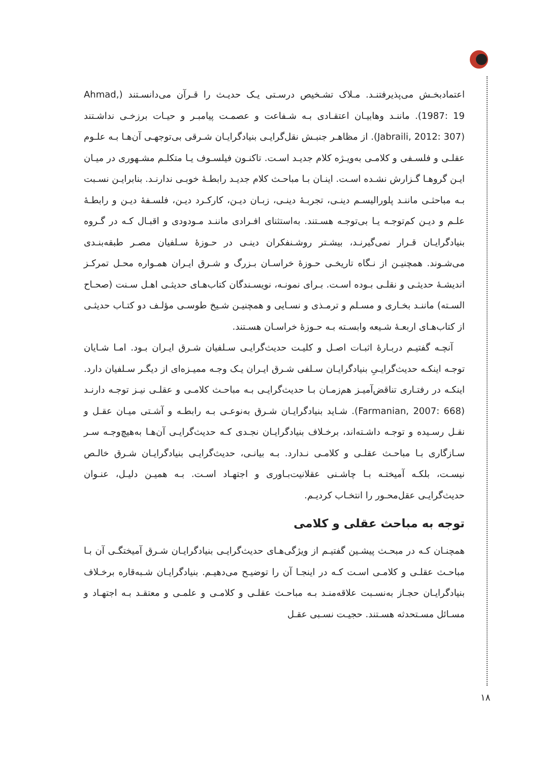اعتمادبخـش می‌پذیرفتنـد. مـلاک تشـخیص درسـتی یـک حدیـث را قـرآن می‌دانسـتند (Ahmad, 1987: 19). ماننـد وهابیـان اعتقـادی بـه شـفاعت و عصمـت پیامبـر و حیـات برزخـی نداشـتند (Jabraili, 2012: 307). از مظاهـر جنبـش نقل‌گرایـی بنیادگرایـان شـرقی بی‌توجهـی آن‌هـا بـه علـوم عقلـی و فلسـفی و کلامـی به‌ویـژه کلام جدیـد اسـت. تاکنـون فیلسـوف یـا متکلـم مشـهوری در میـان ایـن گروهـا گـزارش نشـده اسـت. اینـان بـا مباحـث کلام جدیـد رابطـهٔ خوبـی ندارنـد. بنابرایـن نسـبت بـه مباحثـی ماننـد پلورالیسـم دینـی، تجربـهٔ دینـی، زبـان دیـن، کارکـرد دیـن، فلسـفهٔ دیـن و رابطـهٔ علـم و دیـن کم‌توجـه یـا بی‌توجـه هسـتند. به‌استثنای افـرادی ماننـد مـودودی و اقبـال کـه در گـروه بنیادگرایـان قـرار نمی‌گیرنـد، بیشـتر روشـنفکران دینـی در حـوزهٔ سـلفیان مصـر طبقه‌بنـدی می‌شـوند. همچنیـن از نـگاه تاریخـی حـوزهٔ خراسـان بـزرگ و شـرق ایـران همـواره محـل تمرکـز اندیشـهٔ حدیثـی و نقلـی بـوده اسـت. بـرای نمونـه، نویسـندگان کتاب‌هـای حدیثـی اهـل سـنت (صحـاح السـته) ماننـد بخـاری و مسـلم و ترمـذی و نسـایی و همچنیـن شـیخ طوسـی مؤلـف دو کتـاب حدیثـی از کتاب‌هـای اربعـهٔ شـیعه وابسـته بـه حـوزهٔ خراسـان هسـتند.
آنچـه گفتیـم دربـارهٔ اثبـات اصـل و کلیـت حدیث‌گرایـی سـلفیان شـرق ایـران بـود. امـا شـایان توجـه اینکـه حدیث‌گرایـیِ بنیادگرایـان سـلفی شـرق ایـران یـک وجـه ممیـزه‌ای از دیگـر سـلفیان دارد. اینکـه در رفتـاری تناقض‌آمیـز هم‌زمـان بـا حدیث‌گرایـی بـه مباحـث کلامـی و عقلـی نیـز توجـه دارنـد (Farmanian, 2007: 668). شـاید بنیادگرایـان شـرق به‌نوعـی بـه رابطـه و آشـتی میـان عقـل و نقـل رسـیده و توجـه داشـته‌اند، برخـلاف بنیادگرایـان نجـدی کـه حدیث‌گرایـی آن‌هـا به‌هیچ‌وجـه سـر سـازگاری بـا مباحـث عقلـی و کلامـی نـدارد. بـه بیانـی، حدیث‌گرایـی بنیادگرایـان شـرق خالـص نیسـت، بلکـه آمیختـه بـا چاشـنی عقلانیت‌بـاوری و اجتهـاد اسـت. بـه همیـن دلیـل، عنـوان حدیث‌گرایـی عقل‌محـور را انتخـاب کردیـم.
توجه به مباحث عقلی و کلامی
همچنـان کـه در مبحـث پیشـین گفتیـم از ویژگی‌هـای حدیث‌گرایـی بنیادگرایـان شـرق آمیختگـی آن بـا مباحـث عقلـی و کلامـی اسـت کـه در اینجـا آن را توضیـح می‌دهیـم. بنیادگرایـان شـبه‌قاره برخـلاف بنیادگرایـان حجـاز به‌نسـبت علاقه‌منـد بـه مباحـث عقلـی و کلامـی و علمـی و معتقـد بـه اجتهـاد و مسـائل مسـتحدثه هسـتند. حجیـت نسـبی عقـل
۱۸